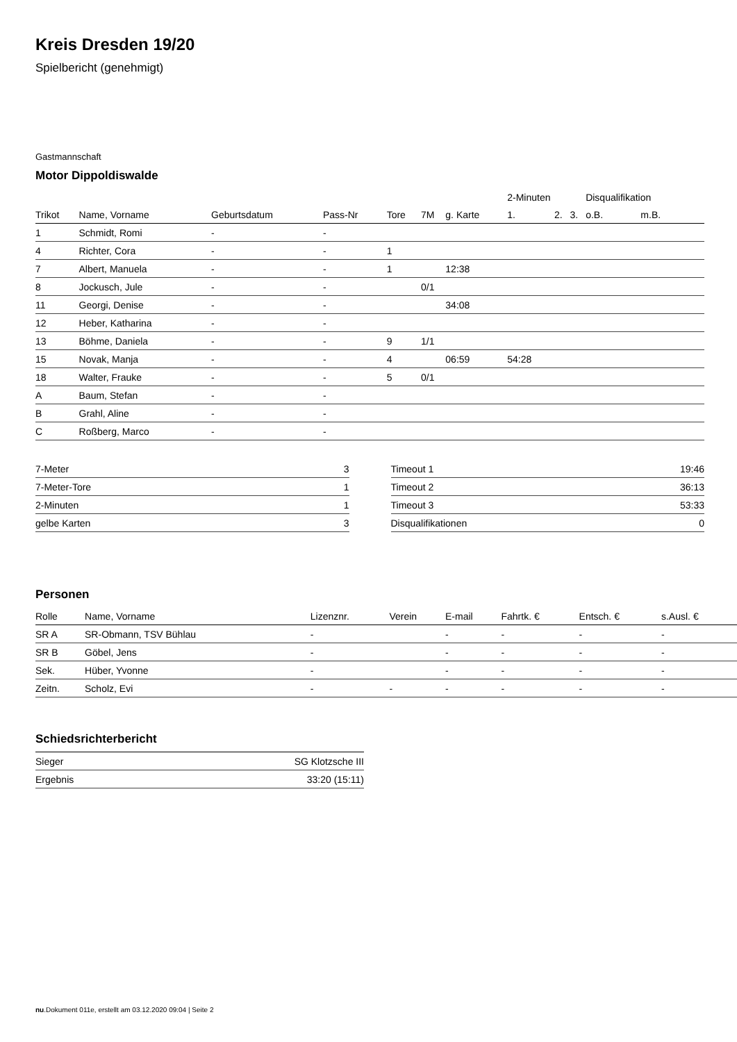Kreis Dresden 19/20
Spielbericht (genehmigt)
Gastmannschaft
Motor Dippoldiswalde
| | | | | | | | 2-Minuten | | | Disqualifikation | |
| --- | --- | --- | --- | --- | --- | --- | --- | --- | --- | --- | --- |
| Trikot | Name, Vorname | Geburtsdatum | Pass-Nr | Tore | 7M | g. Karte | 1. | 2. | 3. | o.B. | m.B. |
| 1 | Schmidt, Romi | - | - | | | | | | | | |
| 4 | Richter, Cora | - | - | 1 | | | | | | | |
| 7 | Albert, Manuela | - | - | 1 | | 12:38 | | | | | |
| 8 | Jockusch, Jule | - | - | | 0/1 | | | | | | |
| 11 | Georgi, Denise | - | - | | | 34:08 | | | | | |
| 12 | Heber, Katharina | - | - | | | | | | | | |
| 13 | Böhme, Daniela | - | - | 9 | 1/1 | | | | | | |
| 15 | Novak, Manja | - | - | 4 | | 06:59 | 54:28 | | | | |
| 18 | Walter, Frauke | - | - | 5 | 0/1 | | | | | | |
| A | Baum, Stefan | - | - | | | | | | | | |
| B | Grahl, Aline | - | - | | | | | | | | |
| C | Roßberg, Marco | - | - | | | | | | | | |
| 7-Meter | 3 |
| 7-Meter-Tore | 1 |
| 2-Minuten | 1 |
| gelbe Karten | 3 |
| Timeout 1 | 19:46 |
| Timeout 2 | 36:13 |
| Timeout 3 | 53:33 |
| Disqualifikationen | 0 |
Personen
| Rolle | Name, Vorname | Lizenznr. | Verein | E-mail | Fahrtk. € | Entsch. € | s.Ausl. € |
| --- | --- | --- | --- | --- | --- | --- | --- |
| SR A | SR-Obmann, TSV Bühlau | - | | - | - | - | - |
| SR B | Göbel, Jens | - | | - | - | - | - |
| Sek. | Hüber, Yvonne | - | | - | - | - | - |
| Zeitn. | Scholz, Evi | - | - | - | - | - | - |
Schiedsrichterbericht
| Sieger | SG Klotzsche III |
| Ergebnis | 33:20 (15:11) |
nu.Dokument 011e, erstellt am 03.12.2020 09:04 | Seite 2